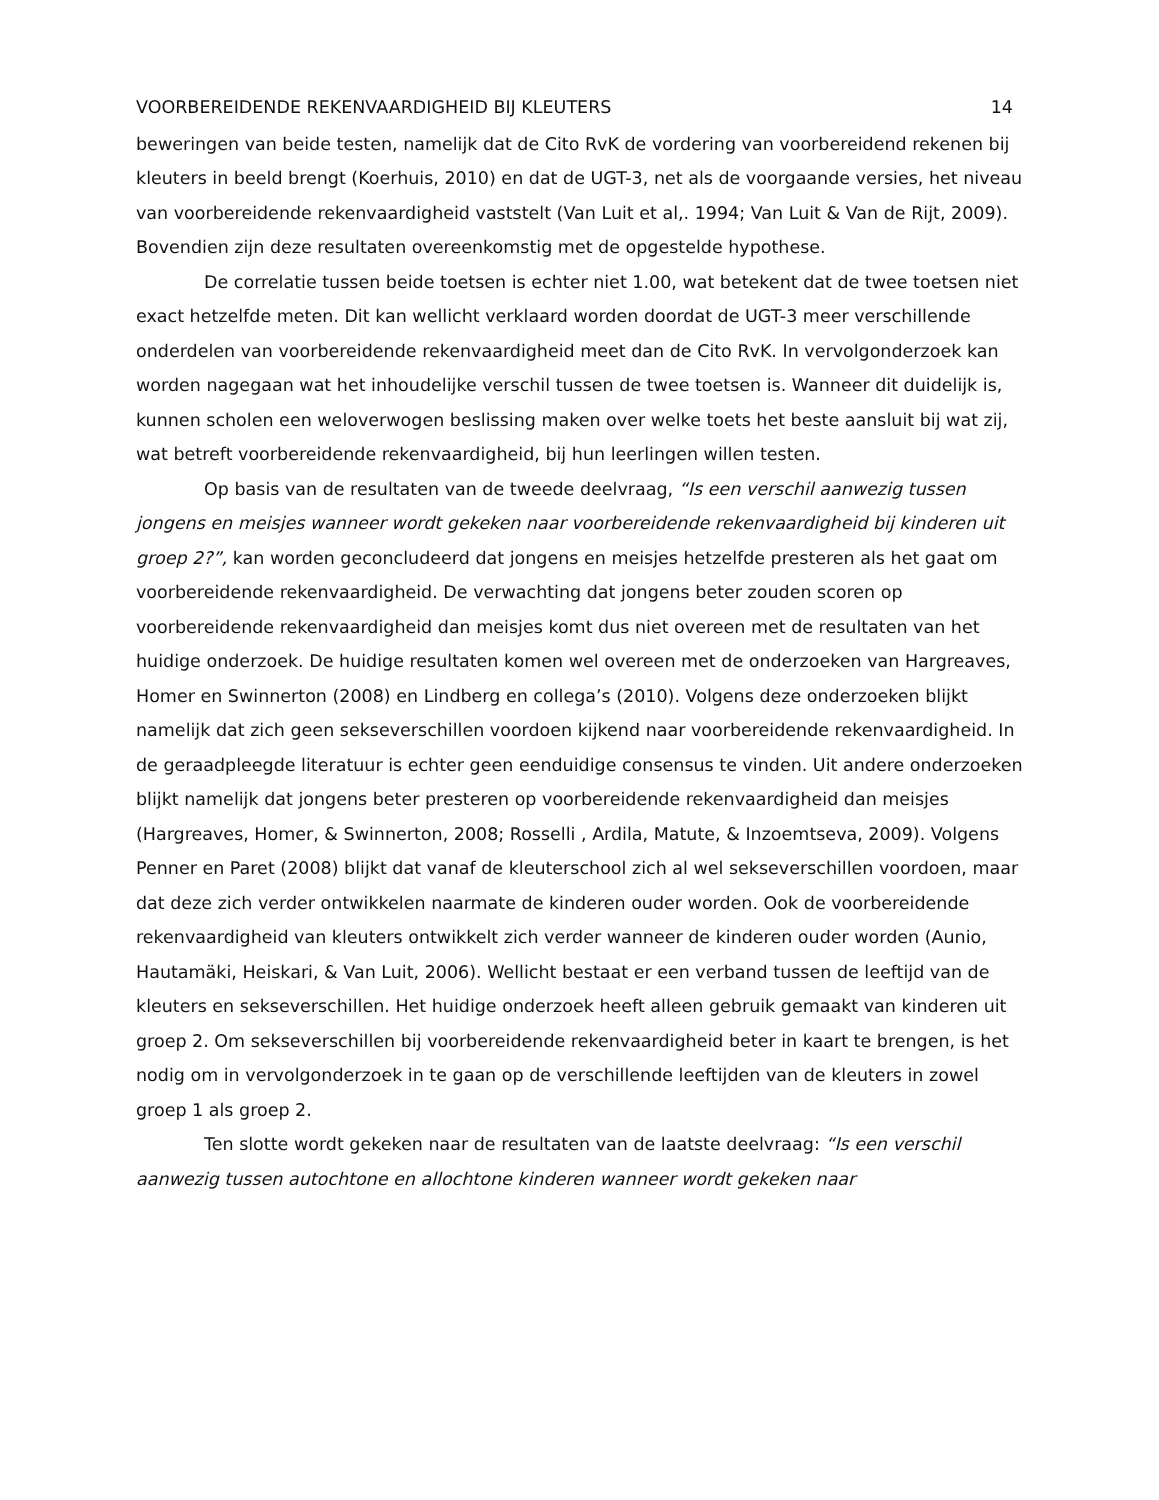VOORBEREIDENDE REKENVAARDIGHEID BIJ KLEUTERS 14
beweringen van beide testen, namelijk dat de Cito RvK de vordering van voorbereidend rekenen bij kleuters in beeld brengt (Koerhuis, 2010) en dat de UGT-3, net als de voorgaande versies, het niveau van voorbereidende rekenvaardigheid vaststelt (Van Luit et al,. 1994; Van Luit & Van de Rijt, 2009). Bovendien zijn deze resultaten overeenkomstig met de opgestelde hypothese.
De correlatie tussen beide toetsen is echter niet 1.00, wat betekent dat de twee toetsen niet exact hetzelfde meten. Dit kan wellicht verklaard worden doordat de UGT-3 meer verschillende onderdelen van voorbereidende rekenvaardigheid meet dan de Cito RvK. In vervolgonderzoek kan worden nagegaan wat het inhoudelijke verschil tussen de twee toetsen is. Wanneer dit duidelijk is, kunnen scholen een weloverwogen beslissing maken over welke toets het beste aansluit bij wat zij, wat betreft voorbereidende rekenvaardigheid, bij hun leerlingen willen testen.
Op basis van de resultaten van de tweede deelvraag, “Is een verschil aanwezig tussen jongens en meisjes wanneer wordt gekeken naar voorbereidende rekenvaardigheid bij kinderen uit groep 2?”, kan worden geconcludeerd dat jongens en meisjes hetzelfde presteren als het gaat om voorbereidende rekenvaardigheid. De verwachting dat jongens beter zouden scoren op voorbereidende rekenvaardigheid dan meisjes komt dus niet overeen met de resultaten van het huidige onderzoek. De huidige resultaten komen wel overeen met de onderzoeken van Hargreaves, Homer en Swinnerton (2008) en Lindberg en collega’s (2010). Volgens deze onderzoeken blijkt namelijk dat zich geen sekseverschillen voordoen kijkend naar voorbereidende rekenvaardigheid. In de geraadpleegde literatuur is echter geen eenduidige consensus te vinden. Uit andere onderzoeken blijkt namelijk dat jongens beter presteren op voorbereidende rekenvaardigheid dan meisjes (Hargreaves, Homer, & Swinnerton, 2008; Rosselli , Ardila, Matute, & Inzoemtseva, 2009). Volgens Penner en Paret (2008) blijkt dat vanaf de kleuterschool zich al wel sekseverschillen voordoen, maar dat deze zich verder ontwikkelen naarmate de kinderen ouder worden. Ook de voorbereidende rekenvaardigheid van kleuters ontwikkelt zich verder wanneer de kinderen ouder worden (Aunio, Hautamäki, Heiskari, & Van Luit, 2006). Wellicht bestaat er een verband tussen de leeftijd van de kleuters en sekseverschillen. Het huidige onderzoek heeft alleen gebruik gemaakt van kinderen uit groep 2. Om sekseverschillen bij voorbereidende rekenvaardigheid beter in kaart te brengen, is het nodig om in vervolgonderzoek in te gaan op de verschillende leeftijden van de kleuters in zowel groep 1 als groep 2.
Ten slotte wordt gekeken naar de resultaten van de laatste deelvraag: “Is een verschil aanwezig tussen autochtone en allochtone kinderen wanneer wordt gekeken naar